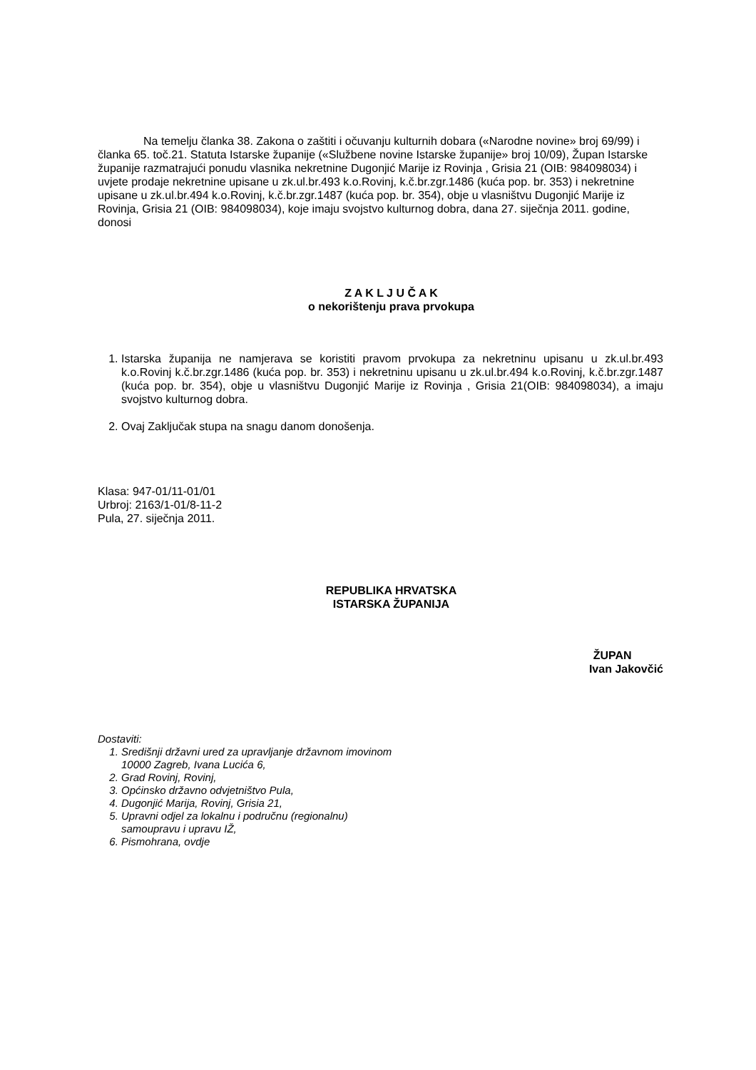Na temelju članka 38. Zakona o zaštiti i očuvanju kulturnih dobara («Narodne novine» broj 69/99) i članka 65. toč.21. Statuta Istarske županije («Službene novine Istarske županije» broj 10/09), Župan Istarske županije razmatrajući ponudu vlasnika nekretnine Dugonjić Marije iz Rovinja , Grisia 21 (OIB: 984098034) i uvjete prodaje nekretnine upisane u zk.ul.br.493 k.o.Rovinj, k.č.br.zgr.1486 (kuća pop. br. 353) i nekretnine upisane u zk.ul.br.494 k.o.Rovinj, k.č.br.zgr.1487 (kuća pop. br. 354), obje u vlasništvu Dugonjić Marije iz Rovinja, Grisia 21 (OIB: 984098034), koje imaju svojstvo kulturnog dobra, dana 27. siječnja 2011. godine, donosi
Z A K L J U Č A K
o nekorištenju prava prvokupa
1. Istarska županija ne namjerava se koristiti pravom prvokupa za nekretninu upisanu u zk.ul.br.493 k.o.Rovinj k.č.br.zgr.1486 (kuća pop. br. 353) i nekretninu upisanu u zk.ul.br.494 k.o.Rovinj, k.č.br.zgr.1487 (kuća pop. br. 354), obje u vlasništvu Dugonjić Marije iz Rovinja , Grisia 21(OIB: 984098034), a imaju svojstvo kulturnog dobra.
2. Ovaj Zaključak stupa na snagu danom donošenja.
Klasa: 947-01/11-01/01
Urbroj: 2163/1-01/8-11-2
Pula, 27. siječnja 2011.
REPUBLIKA HRVATSKA
ISTARSKA ŽUPANIJA
ŽUPAN
Ivan Jakovčić
Dostaviti:
1. Središnji državni ured za upravljanje državnom imovinom
10000 Zagreb, Ivana Lucića 6,
2. Grad Rovinj, Rovinj,
3. Općinsko državno odvjetništvo Pula,
4. Dugonjić Marija, Rovinj, Grisia 21,
5. Upravni odjel za lokalnu i područnu (regionalnu)
samoupravu i upravu IŽ,
6. Pismohrana, ovdje